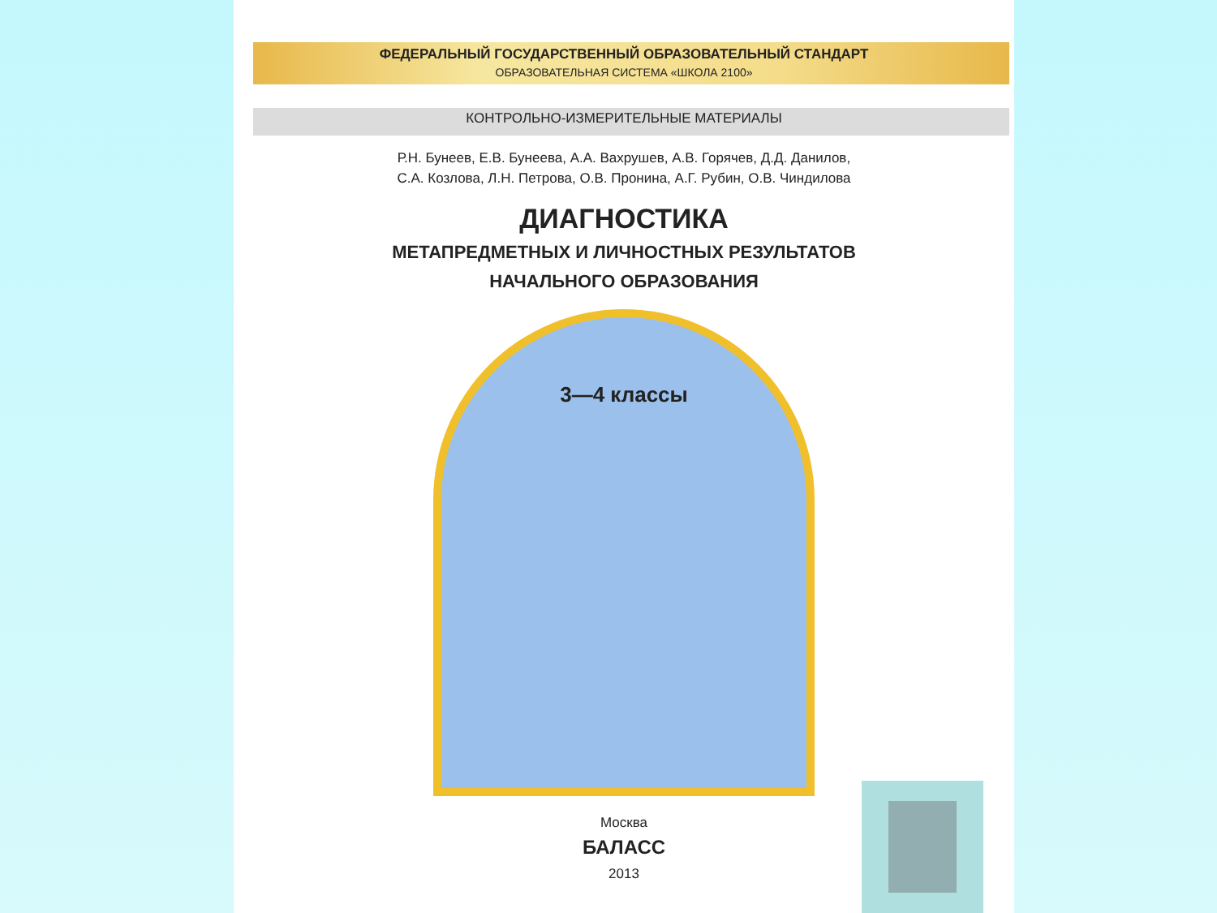ФЕДЕРАЛЬНЫЙ ГОСУДАРСТВЕННЫЙ ОБРАЗОВАТЕЛЬНЫЙ СТАНДАРТ
ОБРАЗОВАТЕЛЬНАЯ СИСТЕМА «ШКОЛА 2100»
КОНТРОЛЬНО-ИЗМЕРИТЕЛЬНЫЕ МАТЕРИАЛЫ
Р.Н. Бунеев, Е.В. Бунеева, А.А. Вахрушев, А.В. Горячев, Д.Д. Данилов,
С.А. Козлова, Л.Н. Петрова, О.В. Пронина, А.Г. Рубин, О.В. Чиндилова
ДИАГНОСТИКА
МЕТАПРЕДМЕТНЫХ И ЛИЧНОСТНЫХ РЕЗУЛЬТАТОВ
НАЧАЛЬНОГО ОБРАЗОВАНИЯ
3—4 классы
Москва
БАЛАСС
2013